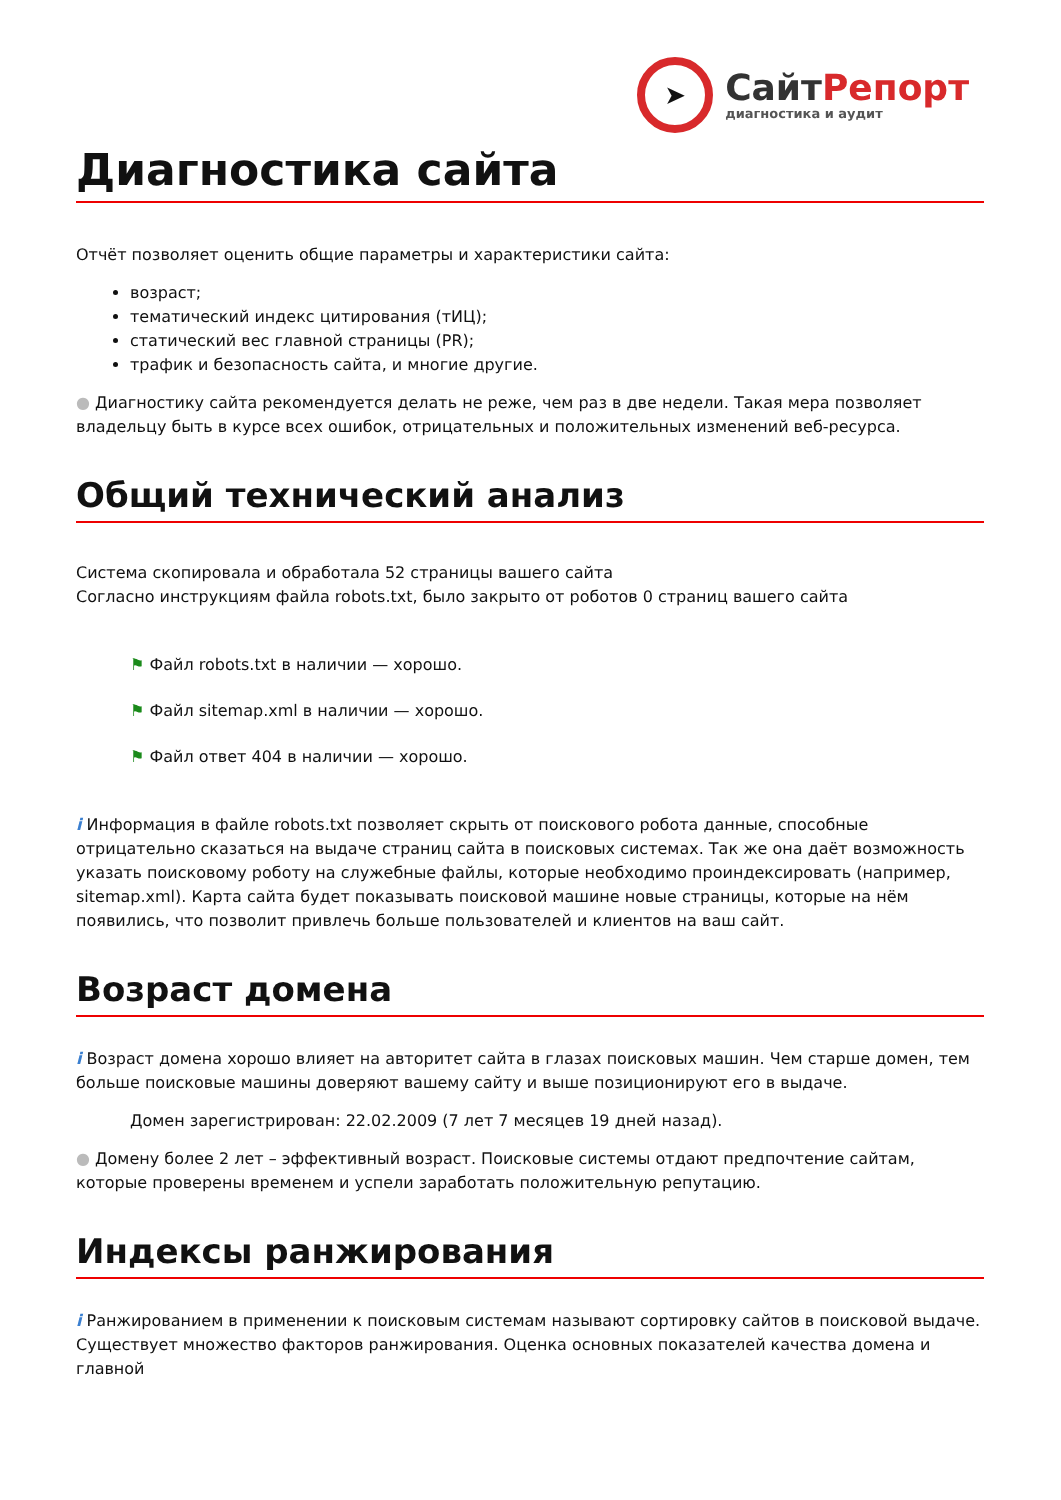➤
СайтРепорт
диагностика и аудит
Диагностика сайта
Отчёт позволяет оценить общие параметры и характеристики сайта:
возраст;
тематический индекс цитирования (тИЦ);
статический вес главной страницы (PR);
трафик и безопасность сайта, и многие другие.
● Диагностику сайта рекомендуется делать не реже, чем раз в две недели. Такая мера позволяет владельцу быть в курсе всех ошибок, отрицательных и положительных изменений веб-ресурса.
Общий технический анализ
Система скопировала и обработала 52 страницы вашего сайта
Согласно инструкциям файла robots.txt, было закрыто от роботов 0 страниц вашего сайта
⚑ Файл robots.txt в наличии — хорошо.
⚑ Файл sitemap.xml в наличии — хорошо.
⚑ Файл ответ 404 в наличии — хорошо.
i Информация в файле robots.txt позволяет скрыть от поискового робота данные, способные отрицательно сказаться на выдаче страниц сайта в поисковых системах. Так же она даёт возможность указать поисковому роботу на служебные файлы, которые необходимо проиндексировать (например, sitemap.xml). Карта сайта будет показывать поисковой машине новые страницы, которые на нём появились, что позволит привлечь больше пользователей и клиентов на ваш сайт.
Возраст домена
i Возраст домена хорошо влияет на авторитет сайта в глазах поисковых машин. Чем старше домен, тем больше поисковые машины доверяют вашему сайту и выше позиционируют его в выдаче.
Домен зарегистрирован: 22.02.2009 (7 лет 7 месяцев 19 дней назад).
● Домену более 2 лет – эффективный возраст. Поисковые системы отдают предпочтение сайтам, которые проверены временем и успели заработать положительную репутацию.
Индексы ранжирования
i Ранжированием в применении к поисковым системам называют сортировку сайтов в поисковой выдаче. Существует множество факторов ранжирования. Оценка основных показателей качества домена и главной